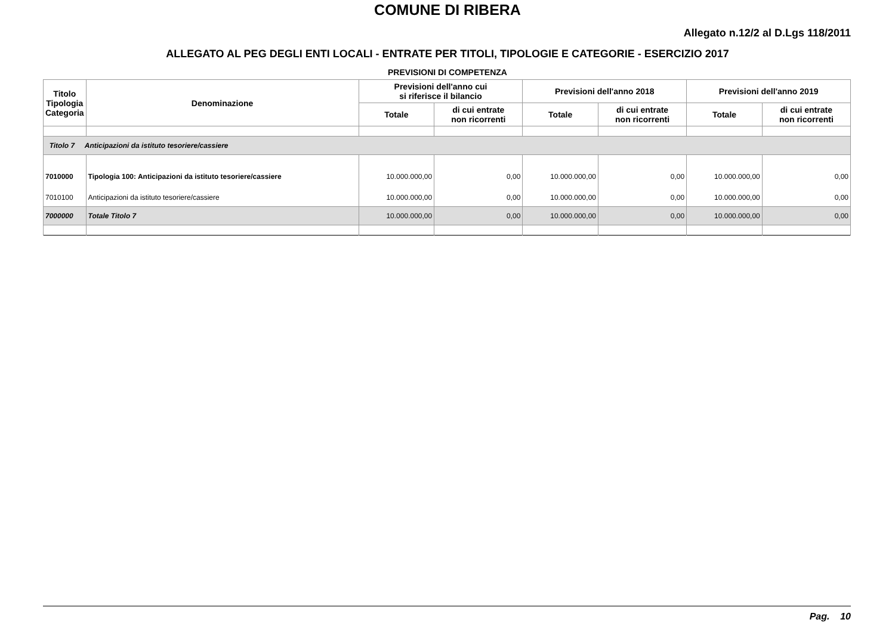COMUNE DI RIBERA
Allegato n.12/2 al D.Lgs 118/2011
ALLEGATO AL PEG DEGLI ENTI LOCALI - ENTRATE PER TITOLI, TIPOLOGIE E CATEGORIE - ESERCIZIO 2017
PREVISIONI DI COMPETENZA
| Titolo Tipologia Categoria | Denominazione | Previsioni dell'anno cui si riferisce il bilancio | | Previsioni dell'anno 2018 | | Previsioni dell'anno 2019 | |
| --- | --- | --- | --- | --- | --- | --- | --- |
| | | Totale | di cui entrate non ricorrenti | Totale | di cui entrate non ricorrenti | Totale | di cui entrate non ricorrenti |
| Titolo 7 Anticipazioni da istituto tesoriere/cassiere | | | | | | | |
| 7010000 | Tipologia 100: Anticipazioni da istituto tesoriere/cassiere | 10.000.000,00 | 0,00 | 10.000.000,00 | 0,00 | 10.000.000,00 | 0,00 |
| 7010100 | Anticipazioni da istituto tesoriere/cassiere | 10.000.000,00 | 0,00 | 10.000.000,00 | 0,00 | 10.000.000,00 | 0,00 |
| 7000000 | Totale Titolo 7 | 10.000.000,00 | 0,00 | 10.000.000,00 | 0,00 | 10.000.000,00 | 0,00 |
Pag. 10